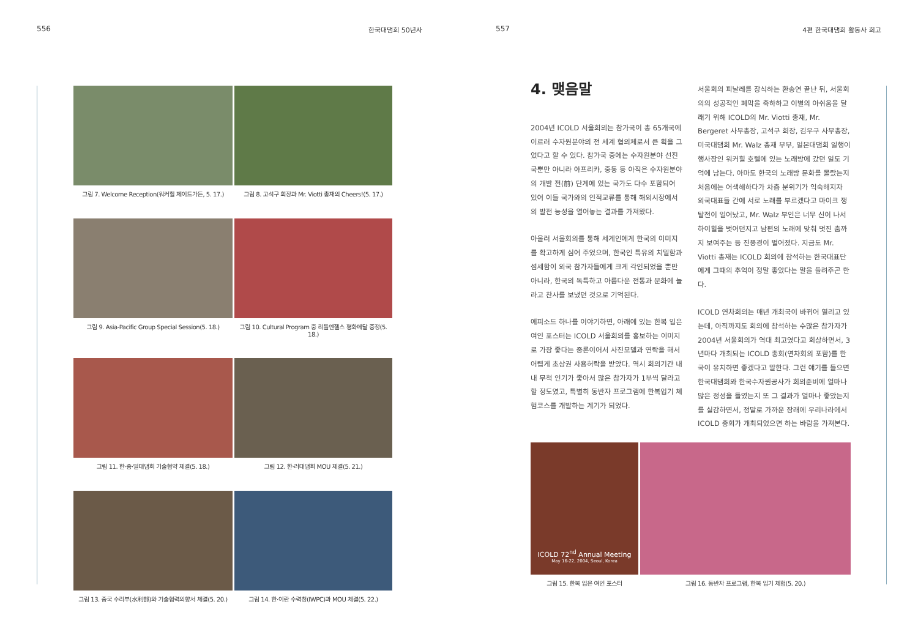556 한국대댐회 50년사
그림 7. Welcome Reception(워커힐 제이드가든, 5. 17.)
그림 8. 고석구 회장과 Mr. Viotti 총재의 Cheers!(5. 17.)
그림 9. Asia-Pacific Group Special Session(5. 18.)
그림 10. Cultural Program 중 리틀엔젤스 평화메달 증정(5. 18.)
그림 11. 한·중·일대댐회 기술협약 체결(5. 18.)
그림 12. 한·러대댐회 MOU 체결(5. 21.)
그림 13. 중국 수리부(水利部)와 기술협력의향서 체결(5. 20.)
그림 14. 한·이란 수력청(IWPC)과 MOU 체결(5. 22.)
557 4편 한국대댐회 활동사 회고
4. 맺음말
2004년 ICOLD 서울회의는 참가국이 총 65개국에 이르러 수자원분야의 전 세계 협의체로서 큰 획을 그었다고 할 수 있다. 참가국 중에는 수자원분야 선진국뿐만 아니라 아프리카, 중동 등 아직은 수자원분야의 개발 전(前) 단계에 있는 국가도 다수 포함되어 있어 이들 국가와의 인적교류를 통해 해외시장에서의 발전 능성을 열어놓는 결과를 가져왔다.
아울러 서울회의를 통해 세계인에게 한국의 이미지를 확고하게 심어 주었으며, 한국인 특유의 치밀함과 섬세함이 외국 참가자들에게 크게 각인되었을 뿐만 아니라, 한국의 독특하고 아름다운 전통과 문화에 놀라고 찬사를 보냈던 것으로 기억된다.
에피소드 하나를 이야기하면, 아래에 있는 한복 입은 여인 포스터는 ICOLD 서울회의를 홍보하는 이미지로 가장 좋다는 중론이어서 사진모델과 연락을 해서 어렵게 초상권 사용허락을 받았다. 역시 회의기간 내내 무척 인기가 좋아서 많은 참가자가 1부씩 달라고 할 정도였고, 특별히 동반자 프로그램에 한복입기 체험코스를 개발하는 계기가 되었다.
서울회의 피날레를 장식하는 환송연 끝난 뒤, 서울회의의 성공적인 폐막을 축하하고 이별의 아쉬움을 달래기 위해 ICOLD의 Mr. Viotti 총재, Mr. Bergeret 사무총장, 고석구 회장, 김우구 사무총장, 미국대댐회 Mr. Walz 총재 부부, 일본대댐회 일행이 행사장인 워커힐 호텔에 있는 노래방에 갔던 일도 기억에 남는다. 아마도 한국의 노래방 문화를 몰랐는지 처음에는 어색해하다가 차츰 분위기가 익숙해지자 외국대표들 간에 서로 노래를 부르겠다고 마이크 쟁탈전이 일어났고, Mr. Walz 부인은 너무 신이 나서 하이힐을 벗어던지고 남편의 노래에 맞춰 멋진 춤까지 보여주는 등 진풍경이 벌어졌다. 지금도 Mr. Viotti 총재는 ICOLD 회의에 참석하는 한국대표단에게 그때의 추억이 정말 좋았다는 말을 들려주곤 한다.
ICOLD 연차회의는 매년 개최국이 바뀌어 열리고 있는데, 아직까지도 회의에 참석하는 수많은 참가자가 2004년 서울회의가 역대 최고였다고 회상하면서, 3년마다 개최되는 ICOLD 총회(연차회의 포함)를 한국이 유치하면 좋겠다고 말한다. 그런 얘기를 들으면 한국대댐회와 한국수자원공사가 회의준비에 얼마나 많은 정성을 들였는지 또 그 결과가 얼마나 좋았는지를 실감하면서, 정말로 가까운 장래에 우리나라에서 ICOLD 총회가 개최되었으면 하는 바람을 가져본다.
ICOLD 72<sup>nd</sup> Annual Meeting
May 16-22, 2004, Seoul, Korea
그림 15. 한복 입은 여인 포스터
그림 16. 동반자 프로그램, 한복 입기 체험(5. 20.)